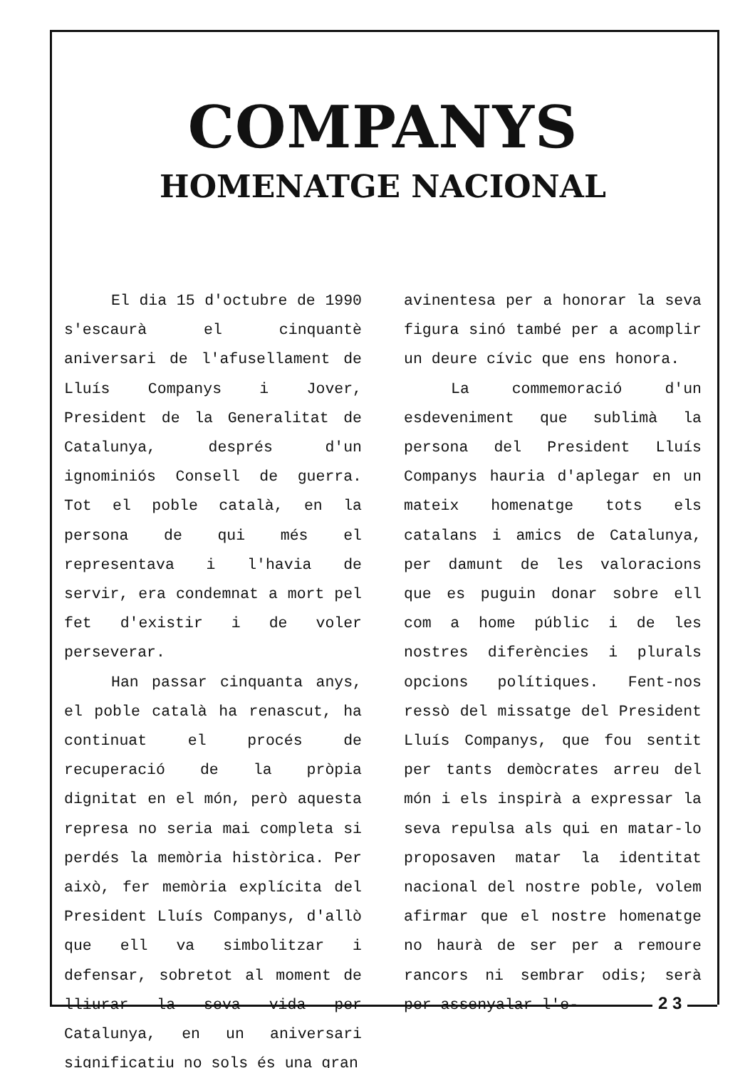COMPANYS
HOMENATGE NACIONAL
El dia 15 d'octubre de 1990 s'escaurà el cinquantè aniversari de l'afusellament de Lluís Companys i Jover, President de la Generalitat de Catalunya, després d'un ignominiós Consell de guerra. Tot el poble català, en la persona de qui més el representava i l'havia de servir, era condemnat a mort pel fet d'existir i de voler perseverar.
Han passar cinquanta anys, el poble català ha renascut, ha continuat el procés de recuperació de la pròpia dignitat en el món, però aquesta represa no seria mai completa si perdés la memòria històrica. Per això, fer memòria explícita del President Lluís Companys, d'allò que ell va simbolitzar i defensar, sobretot al moment de lliurar la seva vida per Catalunya, en un aniversari significatiu no sols és una gran
avinentesa per a honorar la seva figura sinó també per a acomplir un deure cívic que ens honora.
La commemoració d'un esdeveniment que sublimà la persona del President Lluís Companys hauria d'aplegar en un mateix homenatge tots els catalans i amics de Catalunya, per damunt de les valoracions que es puguin donar sobre ell com a home públic i de les nostres diferències i plurals opcions polítiques. Fent-nos ressò del missatge del President Lluís Companys, que fou sentit per tants demòcrates arreu del món i els inspirà a expressar la seva repulsa als qui en matar-lo proposaven matar la identitat nacional del nostre poble, volem afirmar que el nostre homenatge no haurà de ser per a remoure rancors ni sembrar odis; serà per assenyalar l'e-
2 3